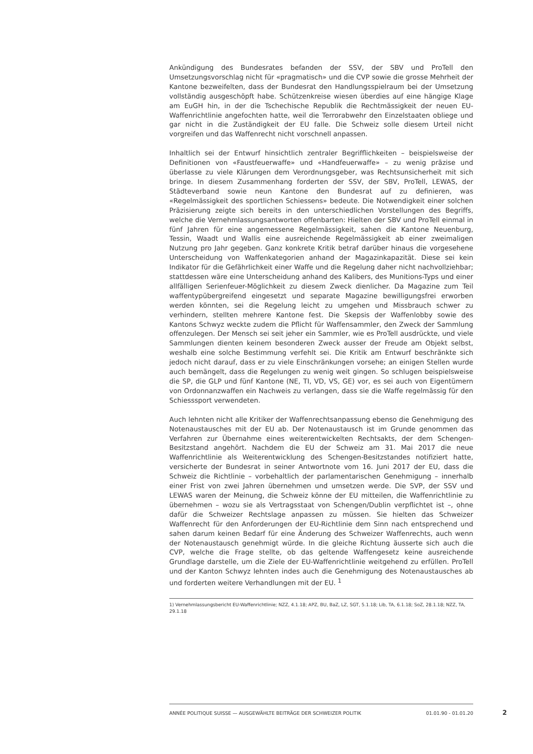Ankündigung des Bundesrates befanden der SSV, der SBV und ProTell den Umsetzungsvorschlag nicht für «pragmatisch» und die CVP sowie die grosse Mehrheit der Kantone bezweifelten, dass der Bundesrat den Handlungsspielraum bei der Umsetzung vollständig ausgeschöpft habe. Schützenkreise wiesen überdies auf eine hängige Klage am EuGH hin, in der die Tschechische Republik die Rechtmässigkeit der neuen EU-Waffenrichtlinie angefochten hatte, weil die Terrorabwehr den Einzelstaaten obliege und gar nicht in die Zuständigkeit der EU falle. Die Schweiz solle diesem Urteil nicht vorgreifen und das Waffenrecht nicht vorschnell anpassen.
Inhaltlich sei der Entwurf hinsichtlich zentraler Begrifflichkeiten – beispielsweise der Definitionen von «Faustfeuerwaffe» und «Handfeuerwaffe» – zu wenig präzise und überlasse zu viele Klärungen dem Verordnungsgeber, was Rechtsunsicherheit mit sich bringe. In diesem Zusammenhang forderten der SSV, der SBV, ProTell, LEWAS, der Städteverband sowie neun Kantone den Bundesrat auf zu definieren, was «Regelmässigkeit des sportlichen Schiessens» bedeute. Die Notwendigkeit einer solchen Präzisierung zeigte sich bereits in den unterschiedlichen Vorstellungen des Begriffs, welche die Vernehmlassungsantworten offenbarten: Hielten der SBV und ProTell einmal in fünf Jahren für eine angemessene Regelmässigkeit, sahen die Kantone Neuenburg, Tessin, Waadt und Wallis eine ausreichende Regelmässigkeit ab einer zweimaligen Nutzung pro Jahr gegeben. Ganz konkrete Kritik betraf darüber hinaus die vorgesehene Unterscheidung von Waffenkategorien anhand der Magazinkapazität. Diese sei kein Indikator für die Gefährlichkeit einer Waffe und die Regelung daher nicht nachvollziehbar; stattdessen wäre eine Unterscheidung anhand des Kalibers, des Munitions-Typs und einer allfälligen Serienfeuer-Möglichkeit zu diesem Zweck dienlicher. Da Magazine zum Teil waffentypübergreifend eingesetzt und separate Magazine bewilligungsfrei erworben werden könnten, sei die Regelung leicht zu umgehen und Missbrauch schwer zu verhindern, stellten mehrere Kantone fest. Die Skepsis der Waffenlobby sowie des Kantons Schwyz weckte zudem die Pflicht für Waffensammler, den Zweck der Sammlung offenzulegen. Der Mensch sei seit jeher ein Sammler, wie es ProTell ausdrückte, und viele Sammlungen dienten keinem besonderen Zweck ausser der Freude am Objekt selbst, weshalb eine solche Bestimmung verfehlt sei. Die Kritik am Entwurf beschränkte sich jedoch nicht darauf, dass er zu viele Einschränkungen vorsehe; an einigen Stellen wurde auch bemängelt, dass die Regelungen zu wenig weit gingen. So schlugen beispielsweise die SP, die GLP und fünf Kantone (NE, TI, VD, VS, GE) vor, es sei auch von Eigentümern von Ordonnanzwaffen ein Nachweis zu verlangen, dass sie die Waffe regelmässig für den Schiesssport verwendeten.
Auch lehnten nicht alle Kritiker der Waffenrechtsanpassung ebenso die Genehmigung des Notenaustausches mit der EU ab. Der Notenaustausch ist im Grunde genommen das Verfahren zur Übernahme eines weiterentwickelten Rechtsakts, der dem Schengen-Besitzstand angehört. Nachdem die EU der Schweiz am 31. Mai 2017 die neue Waffenrichtlinie als Weiterentwicklung des Schengen-Besitzstandes notifiziert hatte, versicherte der Bundesrat in seiner Antwortnote vom 16. Juni 2017 der EU, dass die Schweiz die Richtlinie – vorbehaltlich der parlamentarischen Genehmigung – innerhalb einer Frist von zwei Jahren übernehmen und umsetzen werde. Die SVP, der SSV und LEWAS waren der Meinung, die Schweiz könne der EU mitteilen, die Waffenrichtlinie zu übernehmen – wozu sie als Vertragsstaat von Schengen/Dublin verpflichtet ist –, ohne dafür die Schweizer Rechtslage anpassen zu müssen. Sie hielten das Schweizer Waffenrecht für den Anforderungen der EU-Richtlinie dem Sinn nach entsprechend und sahen darum keinen Bedarf für eine Änderung des Schweizer Waffenrechts, auch wenn der Notenaustausch genehmigt würde. In die gleiche Richtung äusserte sich auch die CVP, welche die Frage stellte, ob das geltende Waffengesetz keine ausreichende Grundlage darstelle, um die Ziele der EU-Waffenrichtlinie weitgehend zu erfüllen. ProTell und der Kanton Schwyz lehnten indes auch die Genehmigung des Notenaustausches ab und forderten weitere Verhandlungen mit der EU. <sup>1</sup>
1) Vernehmlassungsbericht EU-Waffenrichtlinie; NZZ, 4.1.18; APZ, BU, BaZ, LZ, SGT, 5.1.18; Lib, TA, 6.1.18; SoZ, 28.1.18; NZZ, TA, 29.1.18
ANNÉE POLITIQUE SUISSE — AUSGEWÄHLTE BEITRÄGE DER SCHWEIZER POLITIK 01.01.90 - 01.01.20
2